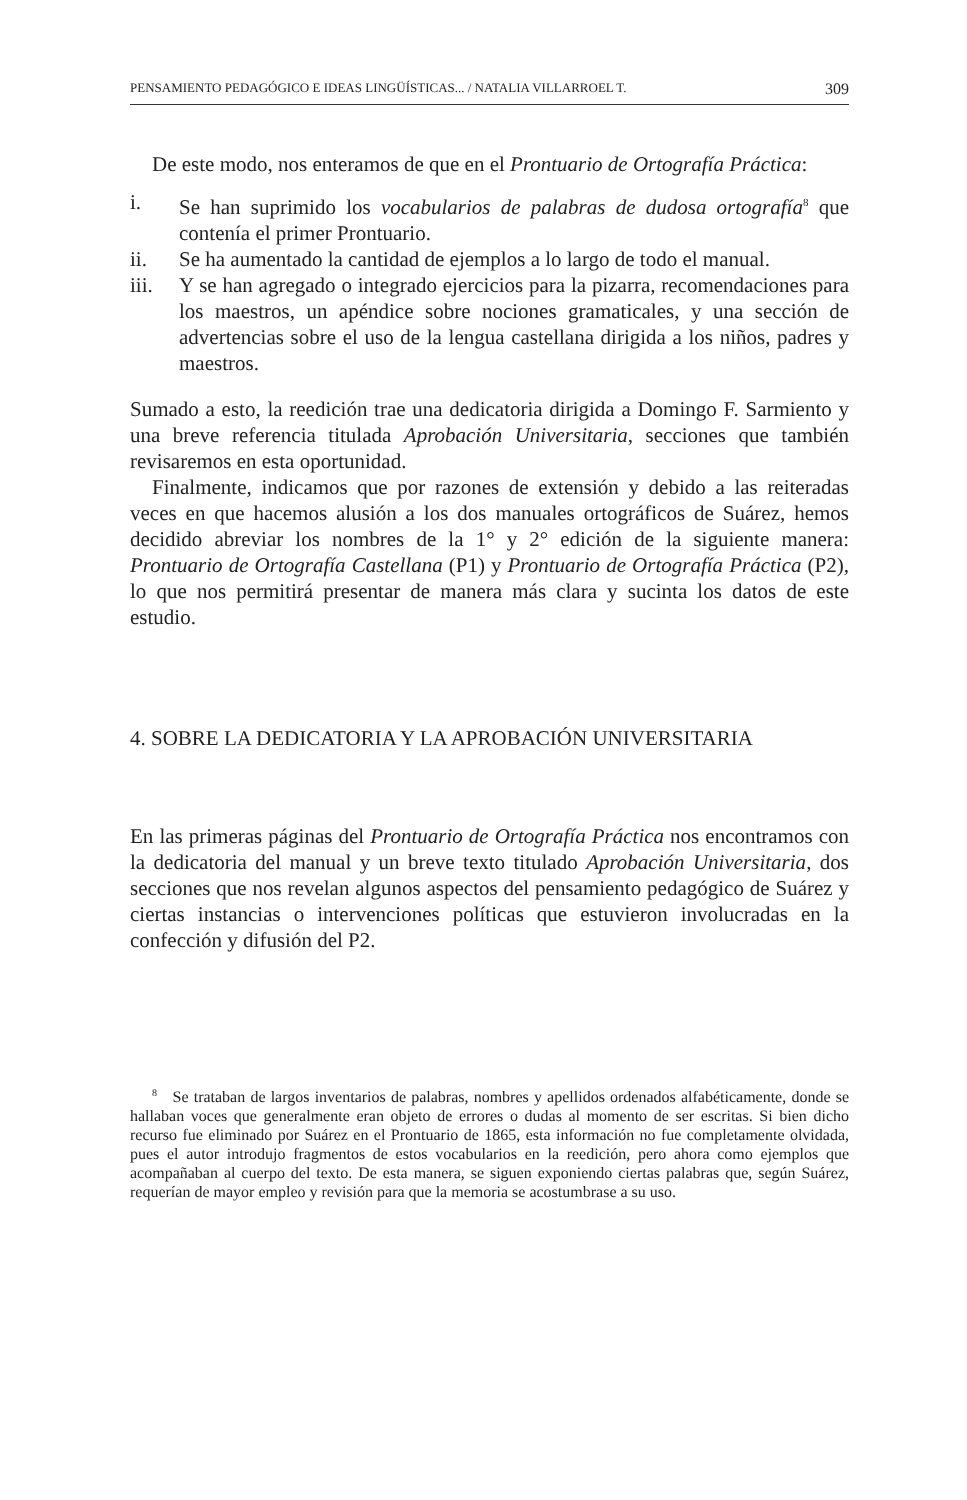PENSAMIENTO PEDAGÓGICO E IDEAS LINGÜÍSTICAS... / NATALIA VILLARROEL T. 309
De este modo, nos enteramos de que en el Prontuario de Ortografía Práctica:
i. Se han suprimido los vocabularios de palabras de dudosa ortografía<sup>8</sup> que contenía el primer Prontuario.
ii. Se ha aumentado la cantidad de ejemplos a lo largo de todo el manual.
iii. Y se han agregado o integrado ejercicios para la pizarra, recomendaciones para los maestros, un apéndice sobre nociones gramaticales, y una sección de advertencias sobre el uso de la lengua castellana dirigida a los niños, padres y maestros.
Sumado a esto, la reedición trae una dedicatoria dirigida a Domingo F. Sarmiento y una breve referencia titulada Aprobación Universitaria, secciones que también revisaremos en esta oportunidad.
Finalmente, indicamos que por razones de extensión y debido a las reiteradas veces en que hacemos alusión a los dos manuales ortográficos de Suárez, hemos decidido abreviar los nombres de la 1° y 2° edición de la siguiente manera: Prontuario de Ortografía Castellana (P1) y Prontuario de Ortografía Práctica (P2), lo que nos permitirá presentar de manera más clara y sucinta los datos de este estudio.
4. SOBRE LA DEDICATORIA Y LA APROBACIÓN UNIVERSITARIA
En las primeras páginas del Prontuario de Ortografía Práctica nos encontramos con la dedicatoria del manual y un breve texto titulado Aprobación Universitaria, dos secciones que nos revelan algunos aspectos del pensamiento pedagógico de Suárez y ciertas instancias o intervenciones políticas que estuvieron involucradas en la confección y difusión del P2.
<sup>8</sup> Se trataban de largos inventarios de palabras, nombres y apellidos ordenados alfabéticamente, donde se hallaban voces que generalmente eran objeto de errores o dudas al momento de ser escritas. Si bien dicho recurso fue eliminado por Suárez en el Prontuario de 1865, esta información no fue completamente olvidada, pues el autor introdujo fragmentos de estos vocabularios en la reedición, pero ahora como ejemplos que acompañaban al cuerpo del texto. De esta manera, se siguen exponiendo ciertas palabras que, según Suárez, requerían de mayor empleo y revisión para que la memoria se acostumbrase a su uso.